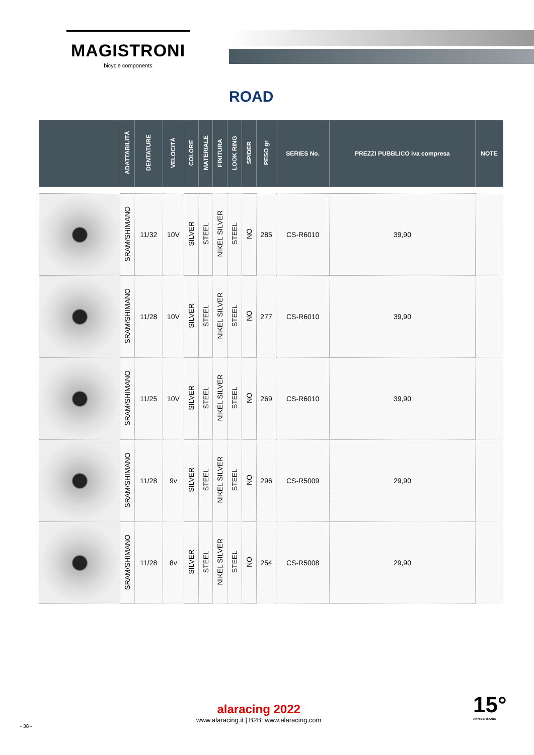MAGISTRONI
bicycle components
ROAD
| | ADATTABILITÀ | DENTATURE | VELOCITÀ | COLORE | MATERIALE | FINITURA | LOOK RING | SPIDER | PESO gr | SERIES No. | PREZZI PUBBLICO iva compresa | NOTE |
| --- | --- | --- | --- | --- | --- | --- | --- | --- | --- | --- | --- | --- |
| | SRAM/SHIMANO | 11/32 | 10V | SILVER | STEEL | NIKEL SILVER | STEEL | NO | 285 | CS-R6010 | 39,90 | |
| | SRAM/SHIMANO | 11/28 | 10V | SILVER | STEEL | NIKEL SILVER | STEEL | NO | 277 | CS-R6010 | 39,90 | |
| | SRAM/SHIMANO | 11/25 | 10V | SILVER | STEEL | NIKEL SILVER | STEEL | NO | 269 | CS-R6010 | 39,90 | |
| | SRAM/SHIMANO | 11/28 | 9v | SILVER | STEEL | NIKEL SILVER | STEEL | NO | 296 | CS-R5009 | 29,90 | |
| | SRAM/SHIMANO | 11/28 | 8v | SILVER | STEEL | NIKEL SILVER | STEEL | NO | 254 | CS-R5008 | 29,90 | |
- 38 -
alaracing 2022
www.alaracing.it | B2B: www.alaracing.com
15°
ANNIVERSARIO